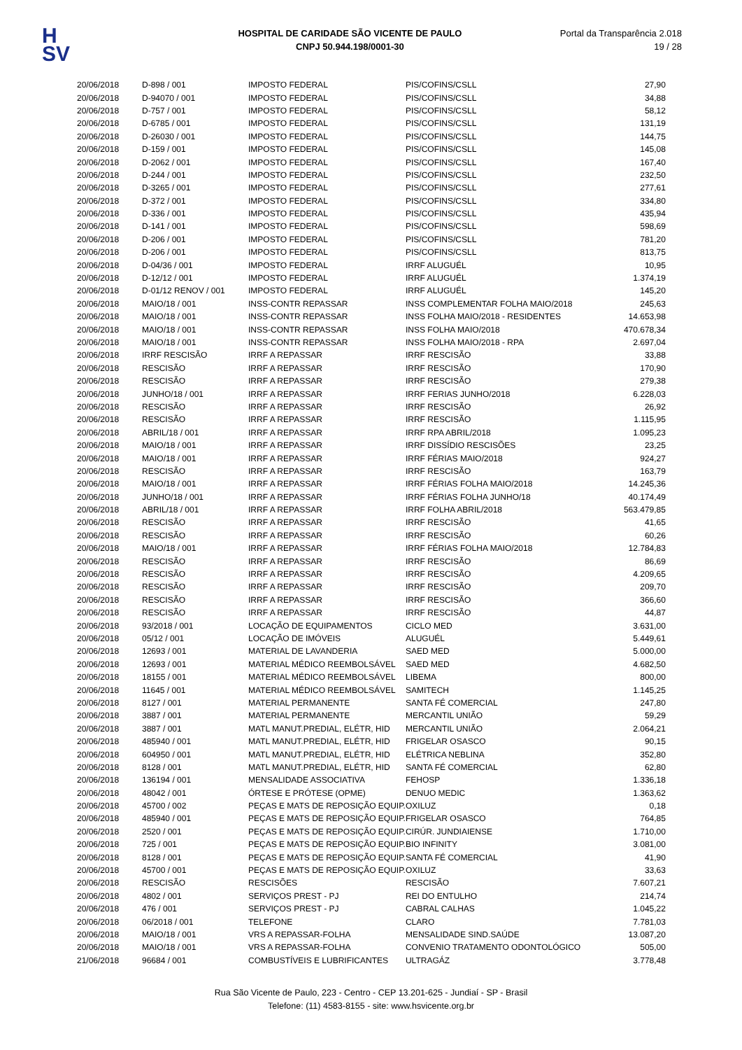H
SV
HOSPITAL DE CARIDADE SÃO VICENTE DE PAULO
CNPJ 50.944.198/0001-30
Portal da Transparência 2.018
19 / 28
| 20/06/2018 | D-898 / 001 | IMPOSTO FEDERAL | PIS/COFINS/CSLL | 27,90 |
| 20/06/2018 | D-94070 / 001 | IMPOSTO FEDERAL | PIS/COFINS/CSLL | 34,88 |
| 20/06/2018 | D-757 / 001 | IMPOSTO FEDERAL | PIS/COFINS/CSLL | 58,12 |
| 20/06/2018 | D-6785 / 001 | IMPOSTO FEDERAL | PIS/COFINS/CSLL | 131,19 |
| 20/06/2018 | D-26030 / 001 | IMPOSTO FEDERAL | PIS/COFINS/CSLL | 144,75 |
| 20/06/2018 | D-159 / 001 | IMPOSTO FEDERAL | PIS/COFINS/CSLL | 145,08 |
| 20/06/2018 | D-2062 / 001 | IMPOSTO FEDERAL | PIS/COFINS/CSLL | 167,40 |
| 20/06/2018 | D-244 / 001 | IMPOSTO FEDERAL | PIS/COFINS/CSLL | 232,50 |
| 20/06/2018 | D-3265 / 001 | IMPOSTO FEDERAL | PIS/COFINS/CSLL | 277,61 |
| 20/06/2018 | D-372 / 001 | IMPOSTO FEDERAL | PIS/COFINS/CSLL | 334,80 |
| 20/06/2018 | D-336 / 001 | IMPOSTO FEDERAL | PIS/COFINS/CSLL | 435,94 |
| 20/06/2018 | D-141 / 001 | IMPOSTO FEDERAL | PIS/COFINS/CSLL | 598,69 |
| 20/06/2018 | D-206 / 001 | IMPOSTO FEDERAL | PIS/COFINS/CSLL | 781,20 |
| 20/06/2018 | D-206 / 001 | IMPOSTO FEDERAL | PIS/COFINS/CSLL | 813,75 |
| 20/06/2018 | D-04/36 / 001 | IMPOSTO FEDERAL | IRRF ALUGUÉL | 10,95 |
| 20/06/2018 | D-12/12 / 001 | IMPOSTO FEDERAL | IRRF ALUGUÉL | 1.374,19 |
| 20/06/2018 | D-01/12 RENOV / 001 | IMPOSTO FEDERAL | IRRF ALUGUÉL | 145,20 |
| 20/06/2018 | MAIO/18 / 001 | INSS-CONTR REPASSAR | INSS COMPLEMENTAR FOLHA MAIO/2018 | 245,63 |
| 20/06/2018 | MAIO/18 / 001 | INSS-CONTR REPASSAR | INSS FOLHA MAIO/2018 - RESIDENTES | 14.653,98 |
| 20/06/2018 | MAIO/18 / 001 | INSS-CONTR REPASSAR | INSS FOLHA MAIO/2018 | 470.678,34 |
| 20/06/2018 | MAIO/18 / 001 | INSS-CONTR REPASSAR | INSS FOLHA MAIO/2018 - RPA | 2.697,04 |
| 20/06/2018 | IRRF RESCISÃO | IRRF A REPASSAR | IRRF RESCISÃO | 33,88 |
| 20/06/2018 | RESCISÃO | IRRF A REPASSAR | IRRF RESCISÃO | 170,90 |
| 20/06/2018 | RESCISÃO | IRRF A REPASSAR | IRRF RESCISÃO | 279,38 |
| 20/06/2018 | JUNHO/18 / 001 | IRRF A REPASSAR | IRRF FERIAS JUNHO/2018 | 6.228,03 |
| 20/06/2018 | RESCISÃO | IRRF A REPASSAR | IRRF RESCISÃO | 26,92 |
| 20/06/2018 | RESCISÃO | IRRF A REPASSAR | IRRF RESCISÃO | 1.115,95 |
| 20/06/2018 | ABRIL/18 / 001 | IRRF A REPASSAR | IRRF RPA ABRIL/2018 | 1.095,23 |
| 20/06/2018 | MAIO/18 / 001 | IRRF A REPASSAR | IRRF DISSÍDIO RESCISÕES | 23,25 |
| 20/06/2018 | MAIO/18 / 001 | IRRF A REPASSAR | IRRF FÉRIAS MAIO/2018 | 924,27 |
| 20/06/2018 | RESCISÃO | IRRF A REPASSAR | IRRF RESCISÃO | 163,79 |
| 20/06/2018 | MAIO/18 / 001 | IRRF A REPASSAR | IRRF FÉRIAS FOLHA MAIO/2018 | 14.245,36 |
| 20/06/2018 | JUNHO/18 / 001 | IRRF A REPASSAR | IRRF FÉRIAS FOLHA JUNHO/18 | 40.174,49 |
| 20/06/2018 | ABRIL/18 / 001 | IRRF A REPASSAR | IRRF FOLHA ABRIL/2018 | 563.479,85 |
| 20/06/2018 | RESCISÃO | IRRF A REPASSAR | IRRF RESCISÃO | 41,65 |
| 20/06/2018 | RESCISÃO | IRRF A REPASSAR | IRRF RESCISÃO | 60,26 |
| 20/06/2018 | MAIO/18 / 001 | IRRF A REPASSAR | IRRF FÉRIAS FOLHA MAIO/2018 | 12.784,83 |
| 20/06/2018 | RESCISÃO | IRRF A REPASSAR | IRRF RESCISÃO | 86,69 |
| 20/06/2018 | RESCISÃO | IRRF A REPASSAR | IRRF RESCISÃO | 4.209,65 |
| 20/06/2018 | RESCISÃO | IRRF A REPASSAR | IRRF RESCISÃO | 209,70 |
| 20/06/2018 | RESCISÃO | IRRF A REPASSAR | IRRF RESCISÃO | 366,60 |
| 20/06/2018 | RESCISÃO | IRRF A REPASSAR | IRRF RESCISÃO | 44,87 |
| 20/06/2018 | 93/2018 / 001 | LOCAÇÃO DE EQUIPAMENTOS | CICLO MED | 3.631,00 |
| 20/06/2018 | 05/12 / 001 | LOCAÇÃO DE IMÓVEIS | ALUGUÉL | 5.449,61 |
| 20/06/2018 | 12693 / 001 | MATERIAL DE LAVANDERIA | SAED MED | 5.000,00 |
| 20/06/2018 | 12693 / 001 | MATERIAL MÉDICO REEMBOLSÁVEL | SAED MED | 4.682,50 |
| 20/06/2018 | 18155 / 001 | MATERIAL MÉDICO REEMBOLSÁVEL | LIBEMA | 800,00 |
| 20/06/2018 | 11645 / 001 | MATERIAL MÉDICO REEMBOLSÁVEL | SAMITECH | 1.145,25 |
| 20/06/2018 | 8127 / 001 | MATERIAL PERMANENTE | SANTA FÉ COMERCIAL | 247,80 |
| 20/06/2018 | 3887 / 001 | MATERIAL PERMANENTE | MERCANTIL UNIÃO | 59,29 |
| 20/06/2018 | 3887 / 001 | MATL MANUT.PREDIAL, ELÉTR, HID | MERCANTIL UNIÃO | 2.064,21 |
| 20/06/2018 | 485940 / 001 | MATL MANUT.PREDIAL, ELÉTR, HID | FRIGELAR OSASCO | 90,15 |
| 20/06/2018 | 604950 / 001 | MATL MANUT.PREDIAL, ELÉTR, HID | ELÉTRICA NEBLINA | 352,80 |
| 20/06/2018 | 8128 / 001 | MATL MANUT.PREDIAL, ELÉTR, HID | SANTA FÉ COMERCIAL | 62,80 |
| 20/06/2018 | 136194 / 001 | MENSALIDADE ASSOCIATIVA | FEHOSP | 1.336,18 |
| 20/06/2018 | 48042 / 001 | ÓRTESE E PRÓTESE (OPME) | DENUO MEDIC | 1.363,62 |
| 20/06/2018 | 45700 / 002 | PEÇAS E MATS DE REPOSIÇÃO EQUIP. | OXILUZ | 0,18 |
| 20/06/2018 | 485940 / 001 | PEÇAS E MATS DE REPOSIÇÃO EQUIP. | FRIGELAR OSASCO | 764,85 |
| 20/06/2018 | 2520 / 001 | PEÇAS E MATS DE REPOSIÇÃO EQUIP. | CIRÚR. JUNDIAIENSE | 1.710,00 |
| 20/06/2018 | 725 / 001 | PEÇAS E MATS DE REPOSIÇÃO EQUIP. | BIO INFINITY | 3.081,00 |
| 20/06/2018 | 8128 / 001 | PEÇAS E MATS DE REPOSIÇÃO EQUIP. | SANTA FÉ COMERCIAL | 41,90 |
| 20/06/2018 | 45700 / 001 | PEÇAS E MATS DE REPOSIÇÃO EQUIP. | OXILUZ | 33,63 |
| 20/06/2018 | RESCISÃO | RESCISÕES | RESCISÃO | 7.607,21 |
| 20/06/2018 | 4802 / 001 | SERVIÇOS PREST - PJ | REI DO ENTULHO | 214,74 |
| 20/06/2018 | 476 / 001 | SERVIÇOS PREST - PJ | CABRAL CALHAS | 1.045,22 |
| 20/06/2018 | 06/2018 / 001 | TELEFONE | CLARO | 7.781,03 |
| 20/06/2018 | MAIO/18 / 001 | VRS A REPASSAR-FOLHA | MENSALIDADE SIND.SAÚDE | 13.087,20 |
| 20/06/2018 | MAIO/18 / 001 | VRS A REPASSAR-FOLHA | CONVENIO TRATAMENTO ODONTOLÓGICO | 505,00 |
| 21/06/2018 | 96684 / 001 | COMBUSTÍVEIS E LUBRIFICANTES | ULTRAGÁZ | 3.778,48 |
Rua São Vicente de Paulo, 223 - Centro - CEP 13.201-625 - Jundiaí - SP - Brasil
Telefone: (11) 4583-8155 - site: www.hsvicente.org.br